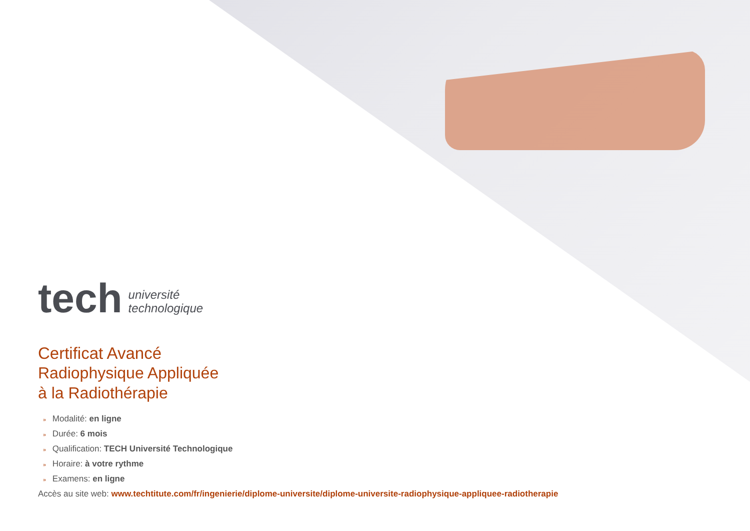tech
université
technologique
Certificat Avancé
Radiophysique Appliquée
à la Radiothérapie
» Modalité: en ligne
» Durée: 6 mois
» Qualification: TECH Université Technologique
» Horaire: à votre rythme
» Examens: en ligne
Accès au site web: www.techtitute.com/fr/ingenierie/diplome-universite/diplome-universite-radiophysique-appliquee-radiotherapie